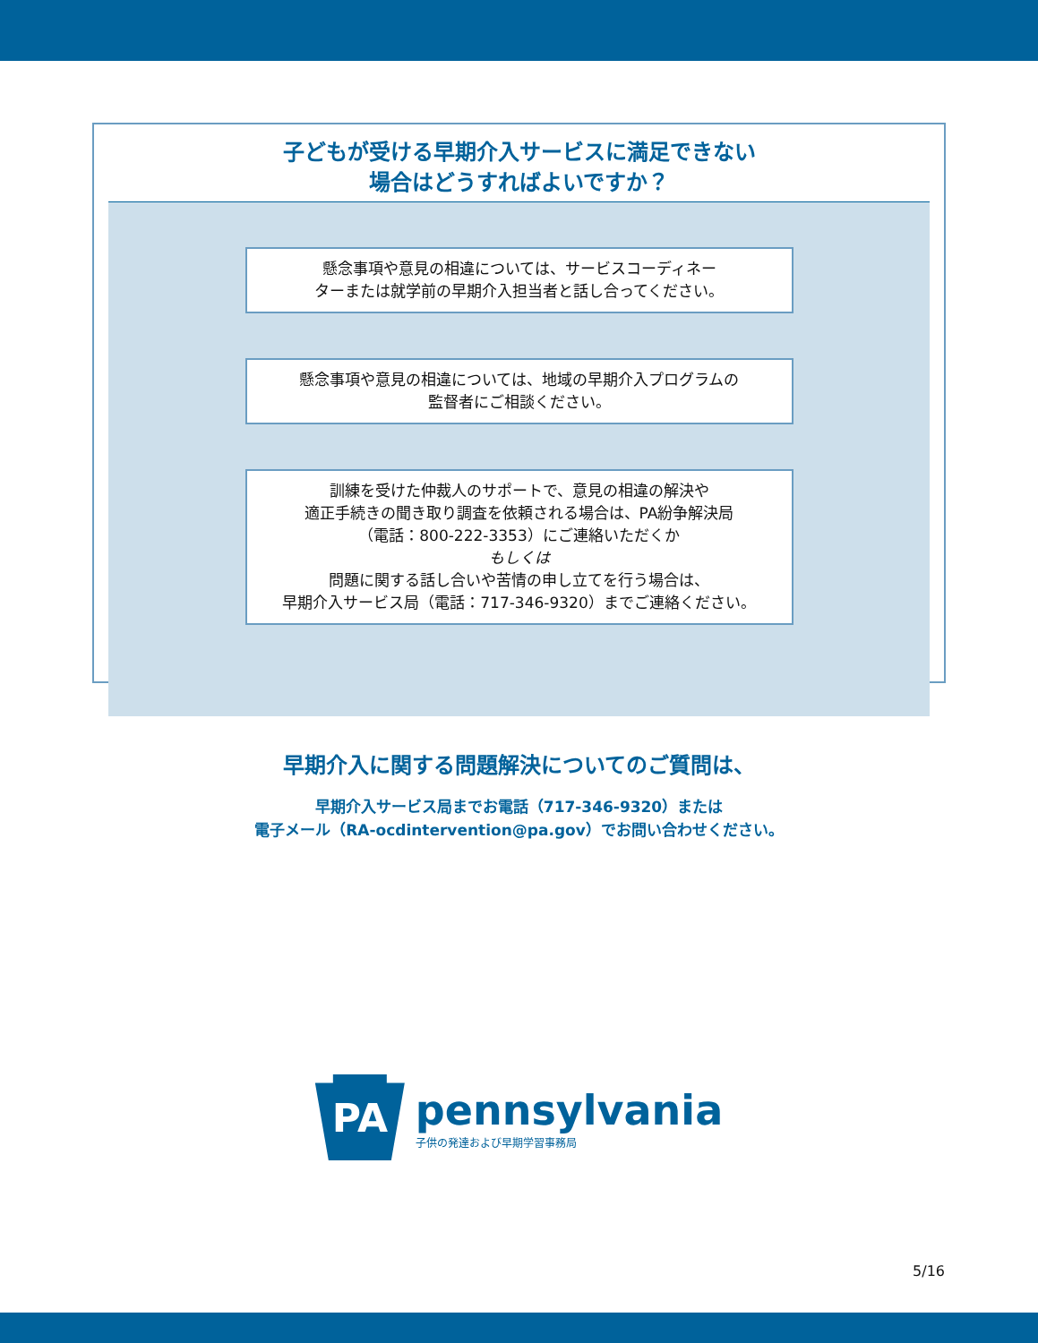子どもが受ける早期介入サービスに満足できない
場合はどうすればよいですか？
懸念事項や意見の相違については、サービスコーディネー
ターまたは就学前の早期介入担当者と話し合ってください。
懸念事項や意見の相違については、地域の早期介入プログラムの
監督者にご相談ください。
訓練を受けた仲裁人のサポートで、意見の相違の解決や
適正手続きの聞き取り調査を依頼される場合は、PA紛争解決局
（電話：800-222-3353）にご連絡いただくか
もしくは
問題に関する話し合いや苦情の申し立てを行う場合は、
早期介入サービス局（電話：717-346-9320）までご連絡ください。
早期介入に関する問題解決についてのご質問は、
早期介入サービス局までお電話（717-346-9320）または
電子メール（RA-ocdintervention@pa.gov）でお問い合わせください。
PA
pennsylvania
子供の発達および早期学習事務局
5/16